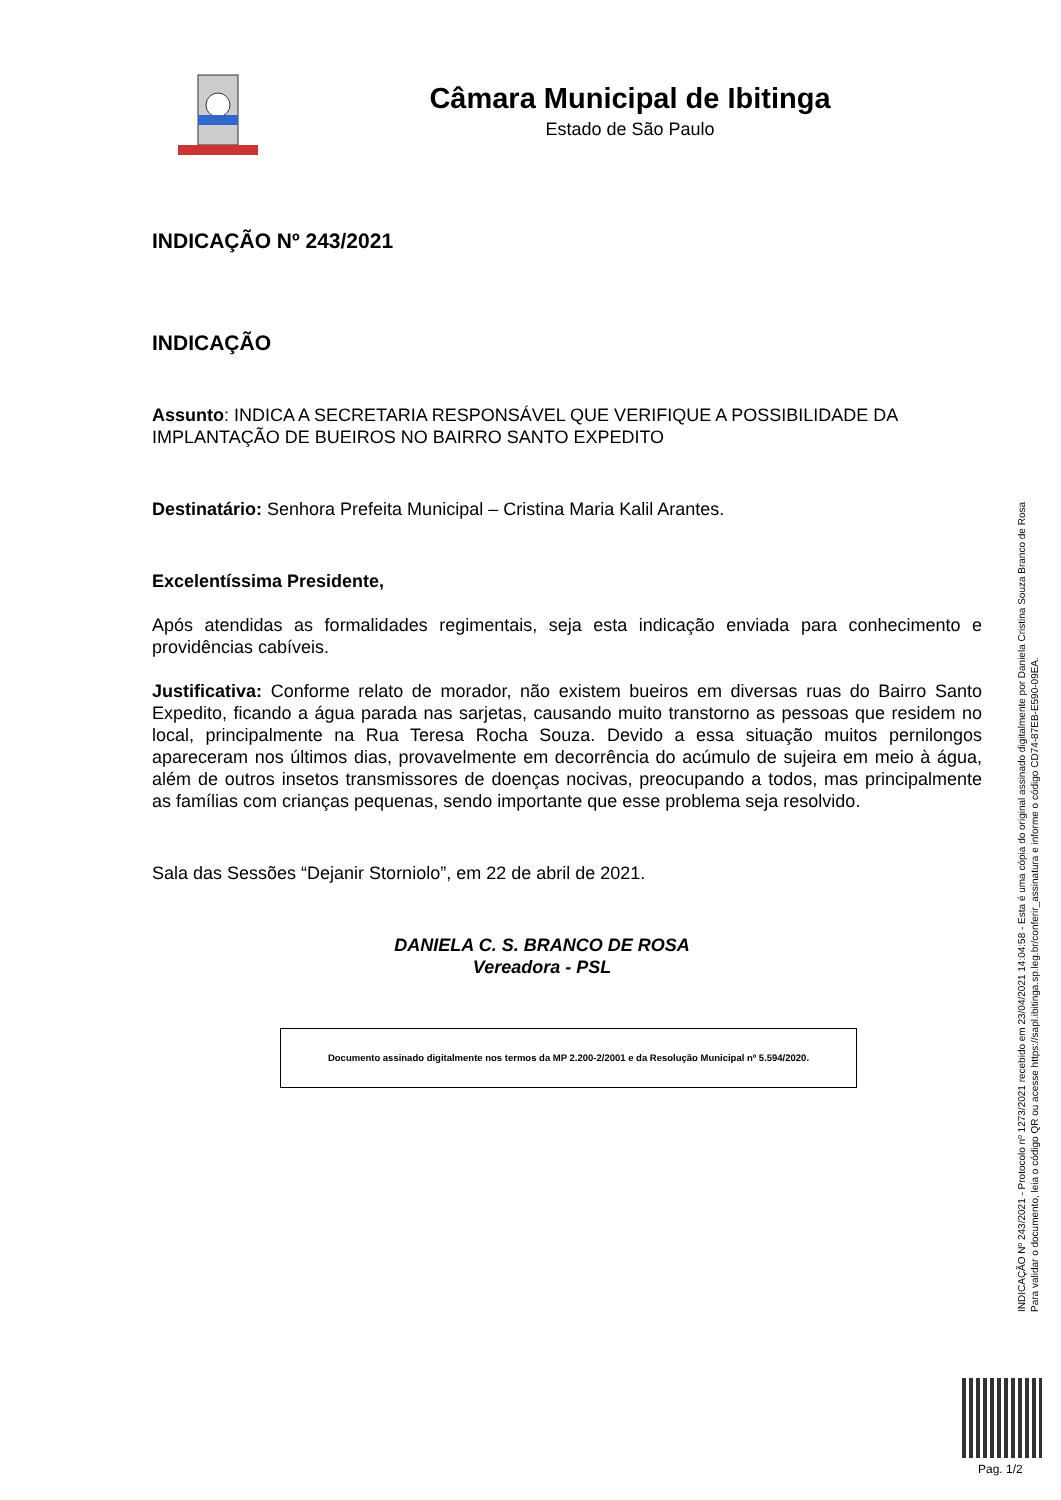Câmara Municipal de Ibitinga
Estado de São Paulo
INDICAÇÃO Nº 243/2021
INDICAÇÃO
Assunto: INDICA A SECRETARIA RESPONSÁVEL QUE VERIFIQUE A POSSIBILIDADE DA IMPLANTAÇÃO DE BUEIROS NO BAIRRO SANTO EXPEDITO
Destinatário: Senhora Prefeita Municipal – Cristina Maria Kalil Arantes.
Excelentíssima Presidente,
Após atendidas as formalidades regimentais, seja esta indicação enviada para conhecimento e providências cabíveis.
Justificativa: Conforme relato de morador, não existem bueiros em diversas ruas do Bairro Santo Expedito, ficando a água parada nas sarjetas, causando muito transtorno as pessoas que residem no local, principalmente na Rua Teresa Rocha Souza. Devido a essa situação muitos pernilongos apareceram nos últimos dias, provavelmente em decorrência do acúmulo de sujeira em meio à água, além de outros insetos transmissores de doenças nocivas, preocupando a todos, mas principalmente as famílias com crianças pequenas, sendo importante que esse problema seja resolvido.
Sala das Sessões “Dejanir Storniolo”, em 22 de abril de 2021.
DANIELA C. S. BRANCO DE ROSA
Vereadora - PSL
Documento assinado digitalmente nos termos da MP 2.200-2/2001 e da Resolução Municipal nº 5.594/2020.
INDICAÇÃO Nº 243/2021 - Protocolo nº 1273/2021 recebido em 23/04/2021 14:04:58 - Esta é uma cópia do original assinado digitalmente por Daniela Cristina Souza Branco de Rosa
Para validar o documento, leia o código QR ou acesse https://sapl.ibitinga.sp.leg.br/conferir_assinatura e informe o código CD74-87EB-E590-09EA.
Pag. 1/2